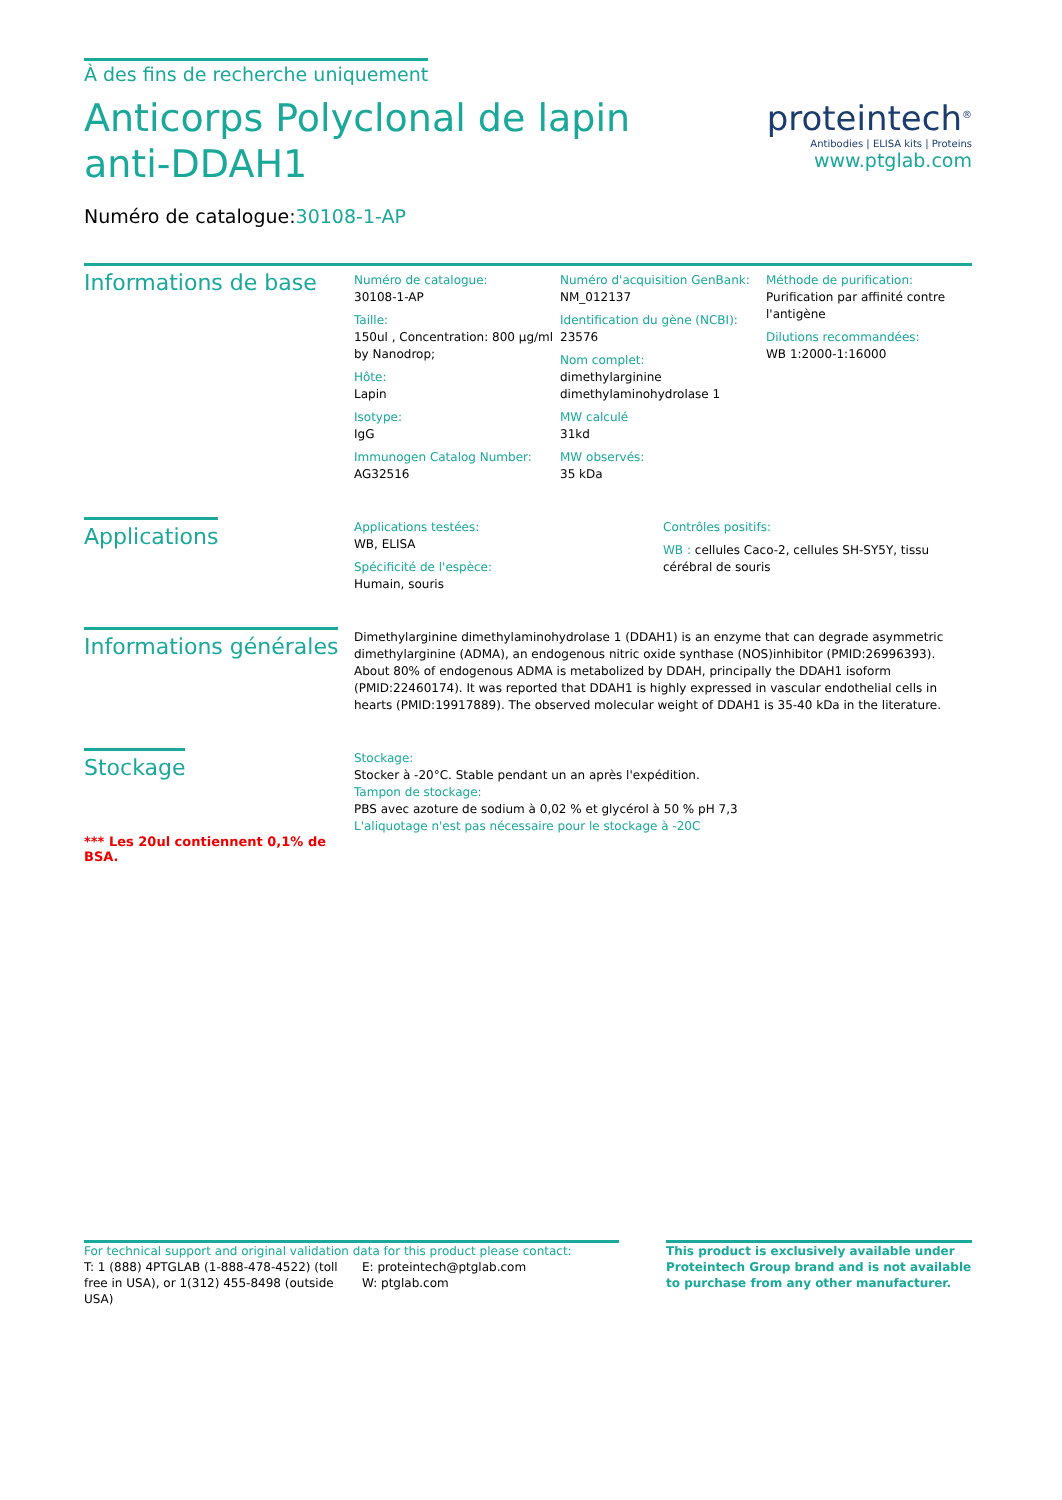À des fins de recherche uniquement
Anticorps Polyclonal de lapin anti-DDAH1
Numéro de catalogue:30108-1-AP
proteintech<sup>®</sup>
Antibodies | ELISA kits | Proteins
www.ptglab.com
Informations de base
Numéro de catalogue:
30108-1-AP
Taille:
150ul , Concentration: 800 μg/ml by Nanodrop;
Hôte:
Lapin
Isotype:
IgG
Immunogen Catalog Number:
AG32516
Numéro d'acquisition GenBank:
NM_012137
Identification du gène (NCBI):
23576
Nom complet:
dimethylarginine dimethylaminohydrolase 1
MW calculé
31kd
MW observés:
35 kDa
Méthode de purification:
Purification par affinité contre l'antigène
Dilutions recommandées:
WB 1:2000-1:16000
Applications
Applications testées:
WB, ELISA
Spécificité de l'espèce:
Humain, souris
Contrôles positifs:
WB : cellules Caco-2, cellules SH-SY5Y, tissu cérébral de souris
Informations générales
Dimethylarginine dimethylaminohydrolase 1 (DDAH1) is an enzyme that can degrade asymmetric dimethylarginine (ADMA), an endogenous nitric oxide synthase (NOS)inhibitor (PMID:26996393). About 80% of endogenous ADMA is metabolized by DDAH, principally the DDAH1 isoform (PMID:22460174). It was reported that DDAH1 is highly expressed in vascular endothelial cells in hearts (PMID:19917889). The observed molecular weight of DDAH1 is 35-40 kDa in the literature.
Stockage
*** Les 20ul contiennent 0,1% de BSA.
Stockage:
Stocker à -20°C. Stable pendant un an après l'expédition.
Tampon de stockage:
PBS avec azoture de sodium à 0,02 % et glycérol à 50 % pH 7,3
L'aliquotage n'est pas nécessaire pour le stockage à -20C
For technical support and original validation data for this product please contact:
T: 1 (888) 4PTGLAB (1-888-478-4522) (toll free in USA), or 1(312) 455-8498 (outside USA)
E: proteintech@ptglab.com
W: ptglab.com
This product is exclusively available under Proteintech Group brand and is not available to purchase from any other manufacturer.